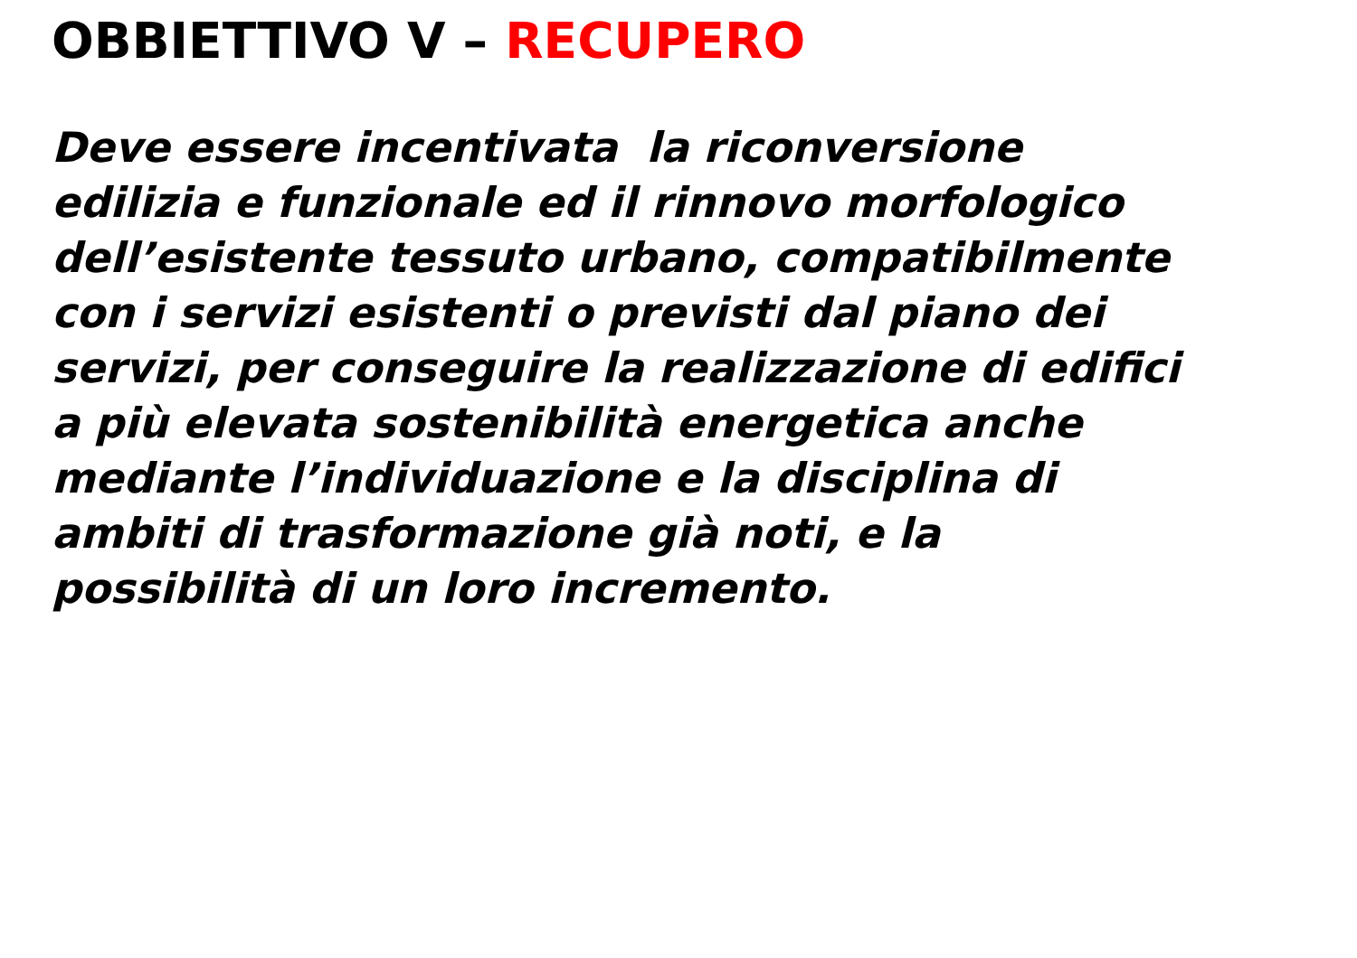OBBIETTIVO V – RECUPERO
Deve essere incentivata la riconversione
edilizia e funzionale ed il rinnovo morfologico
dell’esistente tessuto urbano, compatibilmente
con i servizi esistenti o previsti dal piano dei
servizi, per conseguire la realizzazione di edifici
a più elevata sostenibilità energetica anche
mediante l’individuazione e la disciplina di
ambiti di trasformazione già noti, e la
possibilità di un loro incremento.